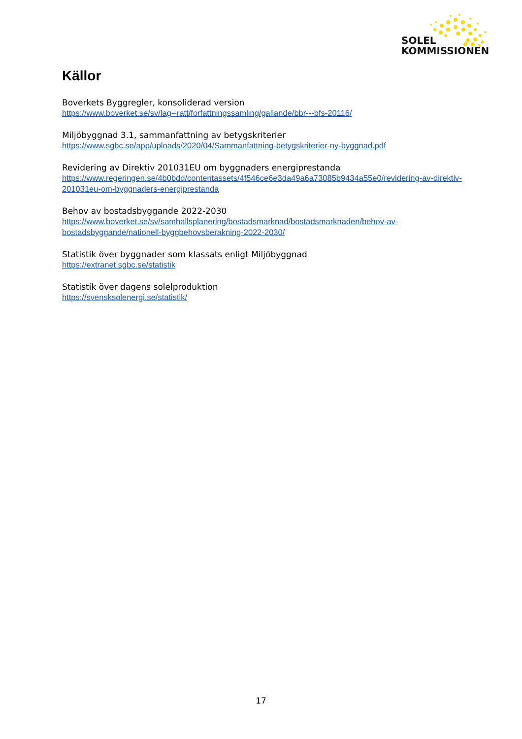SOLEL
KOMMISSIONEN
Källor
Boverkets Byggregler, konsoliderad version
https://www.boverket.se/sv/lag--ratt/forfattningssamling/gallande/bbr---bfs-20116/
Miljöbyggnad 3.1, sammanfattning av betygskriterier
https://www.sgbc.se/app/uploads/2020/04/Sammanfattning-betygskriterier-ny-byggnad.pdf
Revidering av Direktiv 201031EU om byggnaders energiprestanda
https://www.regeringen.se/4b0bdd/contentassets/4f546ce6e3da49a6a73085b9434a55e0/revidering-av-direktiv-201031eu-om-byggnaders-energiprestanda
Behov av bostadsbyggande 2022-2030
https://www.boverket.se/sv/samhallsplanering/bostadsmarknad/bostadsmarknaden/behov-av-bostadsbyggande/nationell-byggbehovsberakning-2022-2030/
Statistik över byggnader som klassats enligt Miljöbyggnad
https://extranet.sgbc.se/statistik
Statistik över dagens solelproduktion
https://svensksolenergi.se/statistik/
17